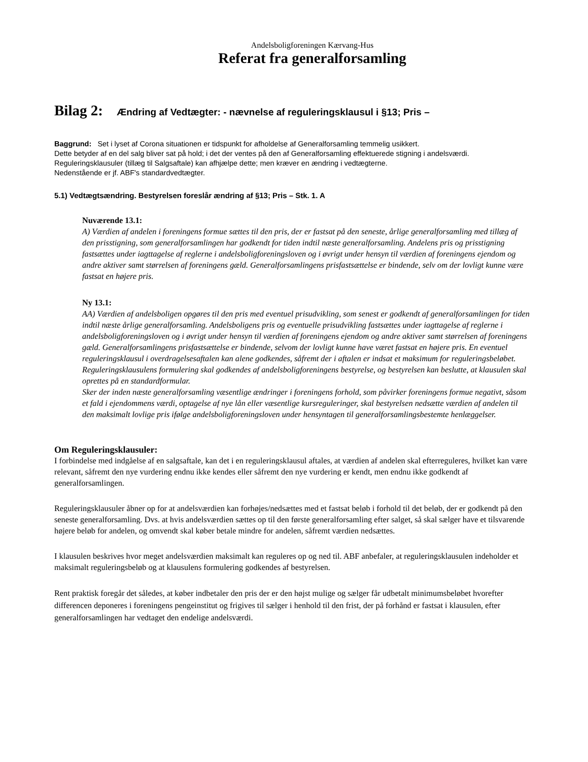Andelsboligforeningen Kærvang-Hus
Referat fra generalforsamling
Bilag 2: Ændring af Vedtægter: - nævnelse af reguleringsklausul i §13; Pris –
Baggrund: Set i lyset af Corona situationen er tidspunkt for afholdelse af Generalforsamling temmelig usikkert.
Dette betyder af en del salg bliver sat på hold; i det der ventes på den af Generalforsamling effektuerede stigning i andelsværdi. Reguleringsklausuler (tillæg til Salgsaftale) kan afhjælpe dette; men kræver en ændring i vedtægterne.
Nedenstående er jf. ABF's standardvedtægter.
5.1) Vedtægtsændring. Bestyrelsen foreslår ændring af §13; Pris – Stk. 1. A
Nuværende 13.1:
A) Værdien af andelen i foreningens formue sættes til den pris, der er fastsat på den seneste, årlige generalforsamling med tillæg af den prisstigning, som generalforsamlingen har godkendt for tiden indtil næste generalforsamling. Andelens pris og prisstigning fastsættes under iagttagelse af reglerne i andelsboligforeningsloven og i øvrigt under hensyn til værdien af foreningens ejendom og andre aktiver samt størrelsen af foreningens gæld. Generalforsamlingens prisfastsættelse er bindende, selv om der lovligt kunne være fastsat en højere pris.
Ny 13.1:
AA) Værdien af andelsboligen opgøres til den pris med eventuel prisudvikling, som senest er godkendt af generalforsamlingen for tiden indtil næste årlige generalforsamling. Andelsboligens pris og eventuelle prisudvikling fastsættes under iagttagelse af reglerne i andelsboligforeningsloven og i øvrigt under hensyn til værdien af foreningens ejendom og andre aktiver samt størrelsen af foreningens gæld. Generalforsamlingens prisfastsættelse er bindende, selvom der lovligt kunne have været fastsat en højere pris. En eventuel reguleringsklausul i overdragelsesaftalen kan alene godkendes, såfremt der i aftalen er indsat et maksimum for reguleringsbeløbet. Reguleringsklausulens formulering skal godkendes af andelsboligforeningens bestyrelse, og bestyrelsen kan beslutte, at klausulen skal oprettes på en standardformular.
Sker der inden næste generalforsamling væsentlige ændringer i foreningens forhold, som påvirker foreningens formue negativt, såsom et fald i ejendommens værdi, optagelse af nye lån eller væsentlige kursreguleringer, skal bestyrelsen nedsætte værdien af andelen til den maksimalt lovlige pris ifølge andelsboligforeningsloven under hensyntagen til generalforsamlingsbestemte henlæggelser.
Om Reguleringsklausuler:
I forbindelse med indgåelse af en salgsaftale, kan det i en reguleringsklausul aftales, at værdien af andelen skal efterreguleres, hvilket kan være relevant, såfremt den nye vurdering endnu ikke kendes eller såfremt den nye vurdering er kendt, men endnu ikke godkendt af generalforsamlingen.
Reguleringsklausuler åbner op for at andelsværdien kan forhøjes/nedsættes med et fastsat beløb i forhold til det beløb, der er godkendt på den seneste generalforsamling. Dvs. at hvis andelsværdien sættes op til den første generalforsamling efter salget, så skal sælger have et tilsvarende højere beløb for andelen, og omvendt skal køber betale mindre for andelen, såfremt værdien nedsættes.
I klausulen beskrives hvor meget andelsværdien maksimalt kan reguleres op og ned til. ABF anbefaler, at reguleringsklausulen indeholder et maksimalt reguleringsbeløb og at klausulens formulering godkendes af bestyrelsen.
Rent praktisk foregår det således, at køber indbetaler den pris der er den højst mulige og sælger får udbetalt minimumsbeløbet hvorefter differencen deponeres i foreningens pengeinstitut og frigives til sælger i henhold til den frist, der på forhånd er fastsat i klausulen, efter generalforsamlingen har vedtaget den endelige andelsværdi.